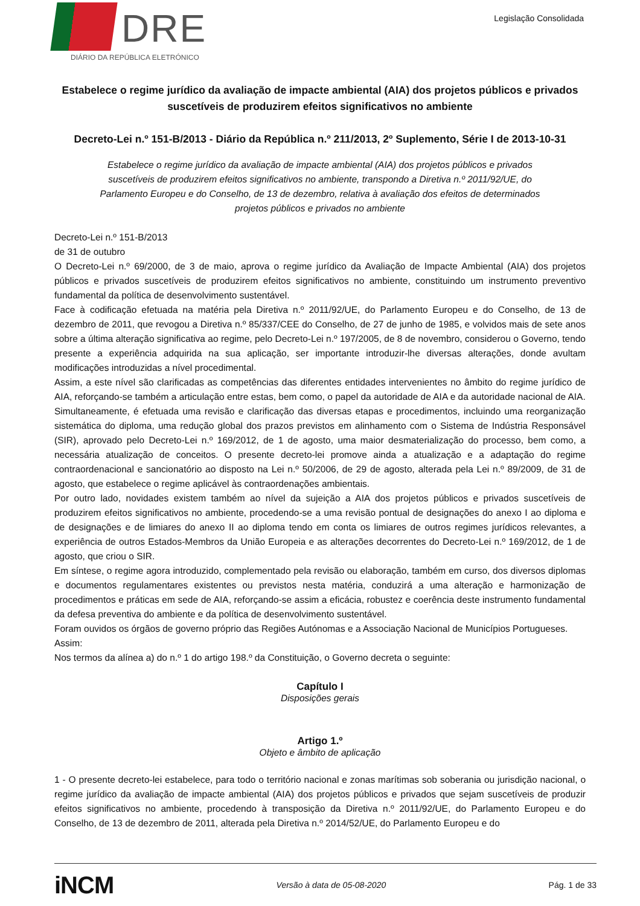DRE
DIÁRIO DA REPÚBLICA ELETRÓNICO
Legislação Consolidada
Estabelece o regime jurídico da avaliação de impacte ambiental (AIA) dos projetos públicos e privados suscetíveis de produzirem efeitos significativos no ambiente
Decreto-Lei n.º 151-B/2013 - Diário da República n.º 211/2013, 2º Suplemento, Série I de 2013-10-31
Estabelece o regime jurídico da avaliação de impacte ambiental (AIA) dos projetos públicos e privados suscetíveis de produzirem efeitos significativos no ambiente, transpondo a Diretiva n.º 2011/92/UE, do Parlamento Europeu e do Conselho, de 13 de dezembro, relativa à avaliação dos efeitos de determinados projetos públicos e privados no ambiente
Decreto-Lei n.º 151-B/2013
de 31 de outubro
O Decreto-Lei n.º 69/2000, de 3 de maio, aprova o regime jurídico da Avaliação de Impacte Ambiental (AIA) dos projetos públicos e privados suscetíveis de produzirem efeitos significativos no ambiente, constituindo um instrumento preventivo fundamental da política de desenvolvimento sustentável.
Face à codificação efetuada na matéria pela Diretiva n.º 2011/92/UE, do Parlamento Europeu e do Conselho, de 13 de dezembro de 2011, que revogou a Diretiva n.º 85/337/CEE do Conselho, de 27 de junho de 1985, e volvidos mais de sete anos sobre a última alteração significativa ao regime, pelo Decreto-Lei n.º 197/2005, de 8 de novembro, considerou o Governo, tendo presente a experiência adquirida na sua aplicação, ser importante introduzir-lhe diversas alterações, donde avultam modificações introduzidas a nível procedimental.
Assim, a este nível são clarificadas as competências das diferentes entidades intervenientes no âmbito do regime jurídico de AIA, reforçando-se também a articulação entre estas, bem como, o papel da autoridade de AIA e da autoridade nacional de AIA.
Simultaneamente, é efetuada uma revisão e clarificação das diversas etapas e procedimentos, incluindo uma reorganização sistemática do diploma, uma redução global dos prazos previstos em alinhamento com o Sistema de Indústria Responsável (SIR), aprovado pelo Decreto-Lei n.º 169/2012, de 1 de agosto, uma maior desmaterialização do processo, bem como, a necessária atualização de conceitos. O presente decreto-lei promove ainda a atualização e a adaptação do regime contraordenacional e sancionatório ao disposto na Lei n.º 50/2006, de 29 de agosto, alterada pela Lei n.º 89/2009, de 31 de agosto, que estabelece o regime aplicável às contraordenações ambientais.
Por outro lado, novidades existem também ao nível da sujeição a AIA dos projetos públicos e privados suscetíveis de produzirem efeitos significativos no ambiente, procedendo-se a uma revisão pontual de designações do anexo I ao diploma e de designações e de limiares do anexo II ao diploma tendo em conta os limiares de outros regimes jurídicos relevantes, a experiência de outros Estados-Membros da União Europeia e as alterações decorrentes do Decreto-Lei n.º 169/2012, de 1 de agosto, que criou o SIR.
Em síntese, o regime agora introduzido, complementado pela revisão ou elaboração, também em curso, dos diversos diplomas e documentos regulamentares existentes ou previstos nesta matéria, conduzirá a uma alteração e harmonização de procedimentos e práticas em sede de AIA, reforçando-se assim a eficácia, robustez e coerência deste instrumento fundamental da defesa preventiva do ambiente e da política de desenvolvimento sustentável.
Foram ouvidos os órgãos de governo próprio das Regiões Autónomas e a Associação Nacional de Municípios Portugueses.
Assim:
Nos termos da alínea a) do n.º 1 do artigo 198.º da Constituição, o Governo decreta o seguinte:
Capítulo I
Disposições gerais
Artigo 1.º
Objeto e âmbito de aplicação
1 - O presente decreto-lei estabelece, para todo o território nacional e zonas marítimas sob soberania ou jurisdição nacional, o regime jurídico da avaliação de impacte ambiental (AIA) dos projetos públicos e privados que sejam suscetíveis de produzir efeitos significativos no ambiente, procedendo à transposição da Diretiva n.º 2011/92/UE, do Parlamento Europeu e do Conselho, de 13 de dezembro de 2011, alterada pela Diretiva n.º 2014/52/UE, do Parlamento Europeu e do
iNCM
Versão à data de 05-08-2020 Pág. 1 de 33